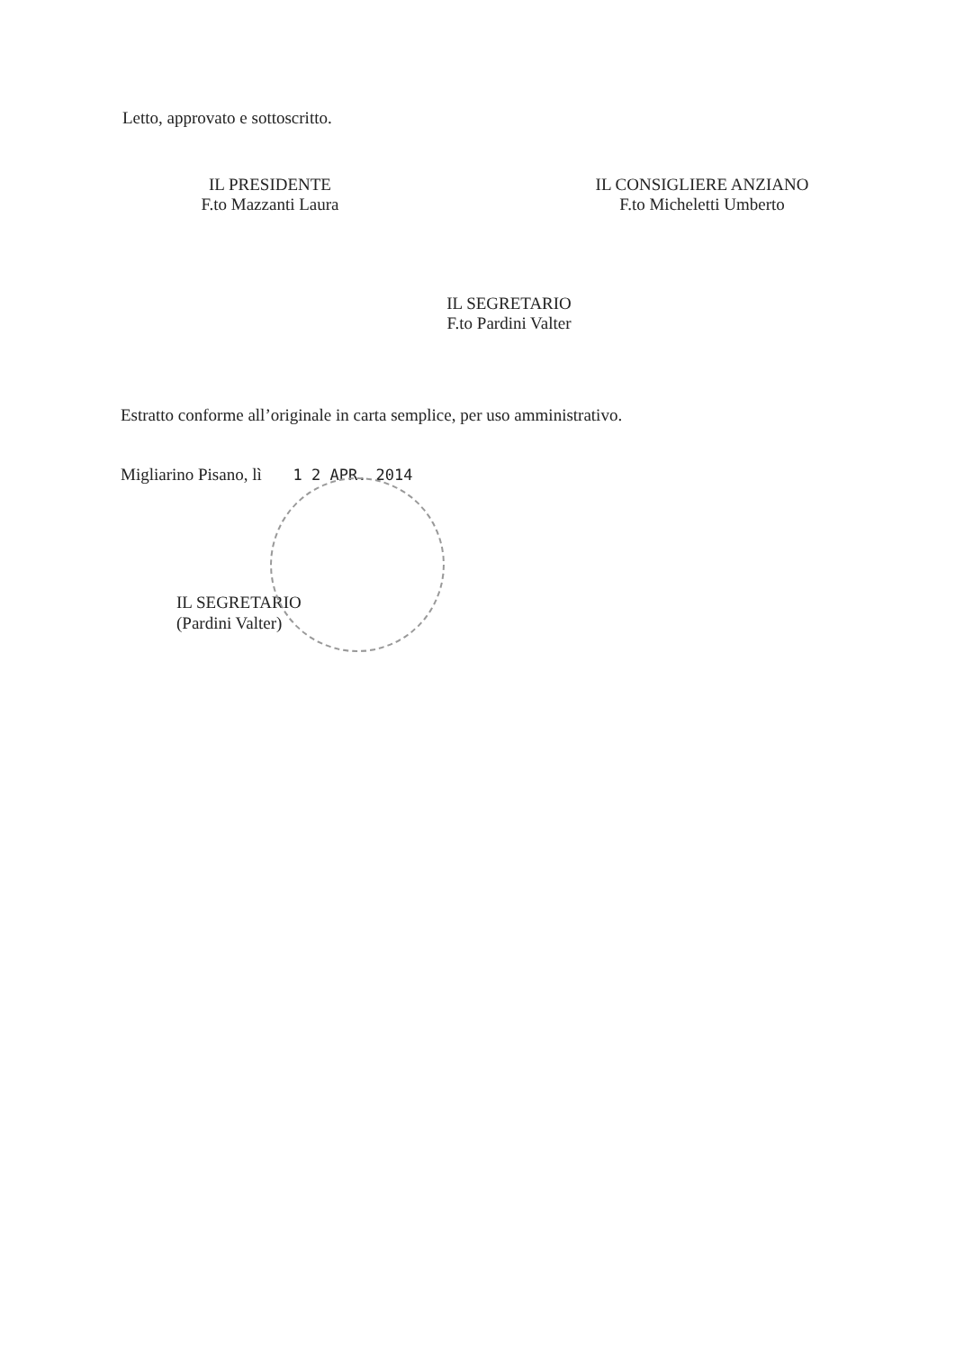Letto, approvato e sottoscritto.
IL PRESIDENTE
F.to Mazzanti Laura
IL CONSIGLIERE ANZIANO
F.to Micheletti Umberto
IL SEGRETARIO
F.to Pardini Valter
Estratto conforme all’originale in carta semplice, per uso amministrativo.
Migliarino Pisano, lì 1 2 APR. 2014
IL SEGRETARIO
(Pardini Valter)